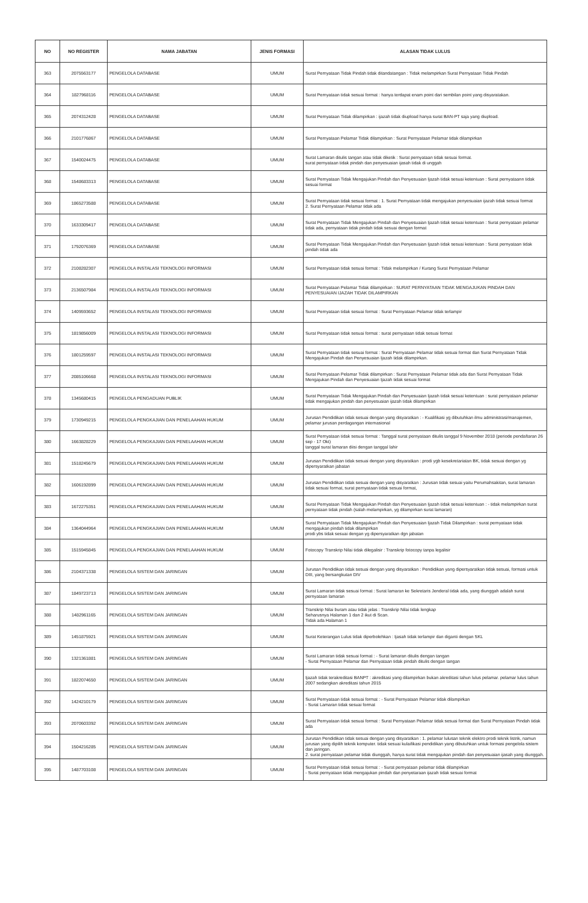| NO | NO REGISTER | NAMA JABATAN | JENIS FORMASI | ALASAN TIDAK LULUS |
| --- | --- | --- | --- | --- |
| 363 | 2075563177 | PENGELOLA DATABASE | UMUM | Surat Pernyataan Tidak Pindah tidak ditandatangan : Tidak melampirkan Surat Pernyataan Tidak Pindah |
| 364 | 1827968116 | PENGELOLA DATABASE | UMUM | Surat Pernyataan tidak sesuai format : hanya terdapat enam point dari sembilan point yang disyaratakan. |
| 365 | 2074312428 | PENGELOLA DATABASE | UMUM | Surat Pernyataan Tidak dilampirkan : ijazah tidak diupload hanya surat BAN-PT saja yang diupload. |
| 366 | 2101776867 | PENGELOLA DATABASE | UMUM | Surat Pernyataan Pelamar Tidak dilampirkan : Surat Pernyataan Pelamar tidak dilampirkan |
| 367 | 1540024475 | PENGELOLA DATABASE | UMUM | Surat Lamaran ditulis tangan atau tidak diketik : Surat pernyataan tidak sesuai format. surat pernyataan tidak pindah dan penyesuaian ijasah tidak di unggah |
| 368 | 1548683313 | PENGELOLA DATABASE | UMUM | Surat Pernyataan Tidak Mengajukan Pindah dan Penyesuaian Ijazah tidak sesuai ketentuan : Surat pernyataann tidak sesuai format |
| 369 | 1865273588 | PENGELOLA DATABASE | UMUM | Surat Pernyataan tidak sesuai format : 1. Surat Pernyataan tidak mengajukan penyesuaian ijazah tidak sesuai format 2. Surat Pernyataan Pelamar tidak ada |
| 370 | 1633309417 | PENGELOLA DATABASE | UMUM | Surat Pernyataan Tidak Mengajukan Pindah dan Penyesuaian Ijazah tidak sesuai ketentuan : Surat pernyataan pelamar tidak ada, pernyataan tidak pindah tidak sesuai dengan format |
| 371 | 1792076369 | PENGELOLA DATABASE | UMUM | Surat Pernyataan Tidak Mengajukan Pindah dan Penyesuaian Ijazah tidak sesuai ketentuan : Surat pernyataan tidak pindah tidak ada |
| 372 | 2108282307 | PENGELOLA INSTALASI TEKNOLOGI INFORMASI | UMUM | Surat Pernyataan tidak sesuai format : Tidak melampirkan / Kurang Surat Pernyataan Pelamar |
| 373 | 2136507984 | PENGELOLA INSTALASI TEKNOLOGI INFORMASI | UMUM | Surat Pernyataan Pelamar Tidak dilampirkan : SURAT PERNYATAAN TIDAK MENGAJUKAN PINDAH DAN PENYESUAIAN IJAZAH TIDAK DILAMPIRKAN |
| 374 | 1409593652 | PENGELOLA INSTALASI TEKNOLOGI INFORMASI | UMUM | Surat Pernyataan tidak sesuai format : Surat Pernyataan Pelamar tidak terlampir |
| 375 | 1819856009 | PENGELOLA INSTALASI TEKNOLOGI INFORMASI | UMUM | Surat Pernyataan tidak sesuai format : surat pernyataan tidak sesuai format |
| 376 | 1801259597 | PENGELOLA INSTALASI TEKNOLOGI INFORMASI | UMUM | Surat Pernyataan tidak sesuai format : Surat Pernyataan Pelamar tidak sesuai format dan Surat Pernyataan Tidak Mengajukan Pindah dan Penyesuaian Ijazah tidak dilampirkan. |
| 377 | 2085106668 | PENGELOLA INSTALASI TEKNOLOGI INFORMASI | UMUM | Surat Pernyataan Pelamar Tidak dilampirkan : Surat Pernyataan Pelamar tidak ada dan Surat Pernyataan Tidak Mengajukan Pindah dan Penyesuaian Ijazah tidak sesuai format |
| 378 | 1345680415 | PENGELOLA PENGADUAN PUBLIK | UMUM | Surat Pernyataan Tidak Mengajukan Pindah dan Penyesuaian Ijazah tidak sesuai ketentuan : surat pernyataan pelamar tidak mengajukan pindah dan penyesuaian ijazah tidak dilampirkan |
| 379 | 1730949215 | PENGELOLA PENGKAJIAN DAN PENELAAHAN HUKUM | UMUM | Jurusan Pendidikan tidak sesuai dengan yang disyaratkan : - Kualifikasi yg dibutuhkan ilmu administrasi/manajemen, pelamar jurusan perdagangan internasional |
| 380 | 1663828229 | PENGELOLA PENGKAJIAN DAN PENELAAHAN HUKUM | UMUM | Surat Pernyataan tidak sesuai format : Tanggal surat pernyataan ditulis tanggal 9 November 2018 (periode pendaftaran 26 sep - 17 Okt) tanggal surat lamaran diisi dengan tanggal lahir |
| 381 | 1518245679 | PENGELOLA PENGKAJIAN DAN PENELAAHAN HUKUM | UMUM | Jurusan Pendidikan tidak sesuai dengan yang disyaratkan : prodi ygb kesekretariatan BK, tidak sesuai dengan yg dipersyaratkan jabatan |
| 382 | 1606192899 | PENGELOLA PENGKAJIAN DAN PENELAAHAN HUKUM | UMUM | Jurusan Pendidikan tidak sesuai dengan yang disyaratkan : Jurusan tidak sesuai yaitu Perumahsakitan, surat lamaran tidak sesuai format, surat pernyataan tidak sesuai format, |
| 383 | 1672275351 | PENGELOLA PENGKAJIAN DAN PENELAAHAN HUKUM | UMUM | Surat Pernyataan Tidak Mengajukan Pindah dan Penyesuaian Ijazah tidak sesuai ketentuan : - tidak melampirkan surat pernyataan tidak pindah (salah melampirkan, yg dilampirkan surat lamaran) |
| 384 | 1364044964 | PENGELOLA PENGKAJIAN DAN PENELAAHAN HUKUM | UMUM | Surat Pernyataan Tidak Mengajukan Pindah dan Penyesuaian Ijazah Tidak Dilampirkan : surat pernyataan tidak mengajukan pindah tidak dilampirkan prodi ybs tidak sesuai dengan yg dipersyaratkan dgn jabatan |
| 385 | 1515945845 | PENGELOLA PENGKAJIAN DAN PENELAAHAN HUKUM | UMUM | Fotocopy Transkrip Nilai tidak dilegalisir : Transkrip fotocopy tanpa legalisir |
| 386 | 2104371338 | PENGELOLA SISTEM DAN JARINGAN | UMUM | Jurusan Pendidikan tidak sesuai dengan yang disyaratkan : Pendidikan yang dipersyaratkan tidak sesuai, formasi untuk DIII, yang bersangkutan DIV |
| 387 | 1849723713 | PENGELOLA SISTEM DAN JARINGAN | UMUM | Surat Lamaran tidak sesuai format : Surat lamaran ke Sekretaris Jenderal tidak ada, yang diunggah adalah surat pernyataan lamaran |
| 388 | 1482961165 | PENGELOLA SISTEM DAN JARINGAN | UMUM | Transkrip Nilai buram atau tidak jelas : Transkrip Nilai tidak lengkap Seharusnya Halaman 1 dan 2 ikut di Scan. Tidak ada Halaman 1 |
| 389 | 1451875921 | PENGELOLA SISTEM DAN JARINGAN | UMUM | Surat Keterangan Lulus tidak diperbolehkan : Ijasah tidak terlampir dan diganti dengan SKL |
| 390 | 1321361881 | PENGELOLA SISTEM DAN JARINGAN | UMUM | Surat Lamaran tidak sesuai format : - Surat lamaran ditulis dengan tangan - Surat Pernyataan Pelamar dan Pernyataan tidak pindah ditulis dengan tangan |
| 391 | 1822074650 | PENGELOLA SISTEM DAN JARINGAN | UMUM | Ijazah tidak terakreditasi BANPT : akreditasi yang dilampirkan bukan akreditasi tahun lulus pelamar. pelamar lulus tahun 2007 sedangkan akreditasi tahun 2015 |
| 392 | 1424210179 | PENGELOLA SISTEM DAN JARINGAN | UMUM | Surat Pernyataan tidak sesuai format : - Surat Pernyataan Pelamar tidak dilampirkan - Surat Lamaran tidak sesuai format |
| 393 | 2070603392 | PENGELOLA SISTEM DAN JARINGAN | UMUM | Surat Pernyataan tidak sesuai format : Surat Pernyataan Pelamar tidak sesuai format dan Surat Pernyataan Pindah tidak ada |
| 394 | 1504216285 | PENGELOLA SISTEM DAN JARINGAN | UMUM | Jurusan Pendidikan tidak sesuai dengan yang disyaratkan : 1. pelamar lulusan teknik elektro prodi teknik listrik, namun jurusan yang dipilih teknik komputer. tidak sesuai kulaifikasi pendidikan yang dibutuhkan untuk formasi pengelola sistem dan jaringan. 2. surat pernyataan pelamar tidak diunggah, hanya surat tidak mengajukan pindah dan penyesuaian ijasah yang diunggah. |
| 395 | 1487703108 | PENGELOLA SISTEM DAN JARINGAN | UMUM | Surat Pernyataan tidak sesuai format : - Surat pernyataan pelamar tidak dilampirkan - Surat pernyataan tidak mengajukan pindah dan penyetaraan ijazah tidak sesuai format |